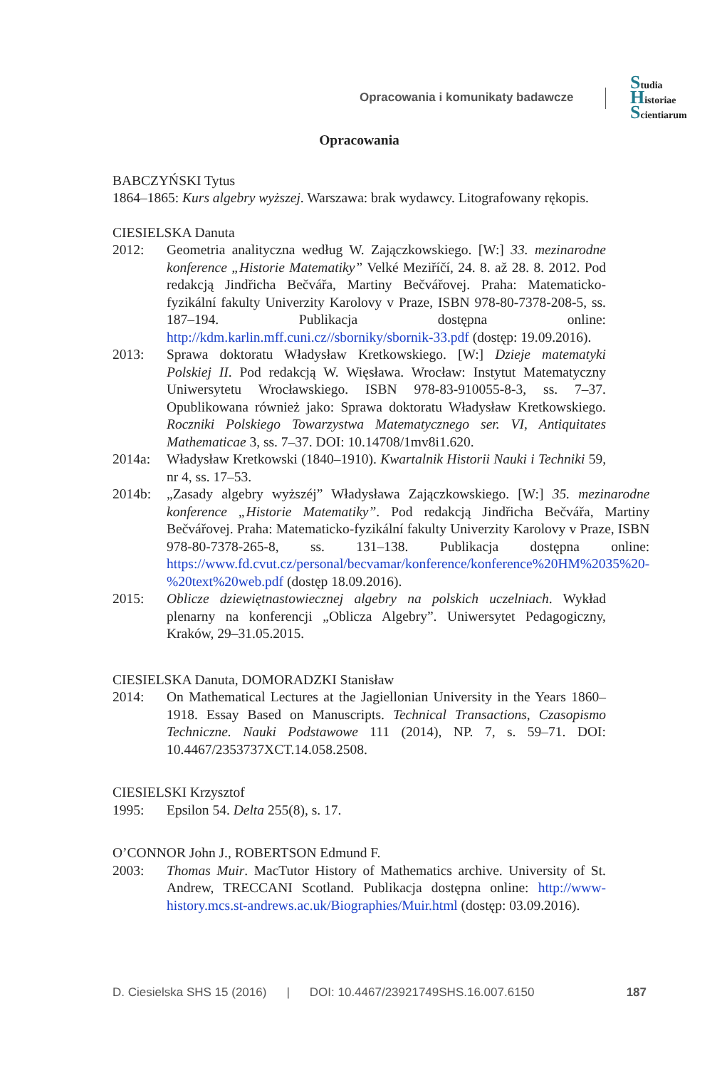Opracowania i komunikaty badawcze
Studia
Historiae
Scientiarum
Opracowania
BABCZYŃSKI Tytus
1864–1865: Kurs algebry wyższej. Warszawa: brak wydawcy. Litografowany rękopis.
CIESIELSKA Danuta
2012: Geometria analityczna według W. Zajączkowskiego. [W:] 33. mezinarodne konference „Historie Matematiky” Velké Meziříčí, 24. 8. až 28. 8. 2012. Pod redakcją Jindřicha Bečvářa, Martiny Bečvářovej. Praha: Matematicko-fyzikální fakulty Univerzity Karolovy v Praze, ISBN 978-80-7378-208-5, ss. 187–194. Publikacja dostępna online: http://kdm.karlin.mff.cuni.cz//sborniky/sbornik-33.pdf (dostęp: 19.09.2016).
2013: Sprawa doktoratu Władysław Kretkowskiego. [W:] Dzieje matematyki Polskiej II. Pod redakcją W. Więsława. Wrocław: Instytut Matematyczny Uniwersytetu Wrocławskiego. ISBN 978-83-910055-8-3, ss. 7–37. Opublikowana również jako: Sprawa doktoratu Władysław Kretkowskiego. Roczniki Polskiego Towarzystwa Matematycznego ser. VI, Antiquitates Mathematicae 3, ss. 7–37. DOI: 10.14708/1mv8i1.620.
2014a: Władysław Kretkowski (1840–1910). Kwartalnik Historii Nauki i Techniki 59, nr 4, ss. 17–53.
2014b: „Zasady algebry wyższéj” Władysława Zajączkowskiego. [W:] 35. mezinarodne konference „Historie Matematiky”. Pod redakcją Jindřicha Bečvářa, Martiny Bečvářovej. Praha: Matematicko-fyzikální fakulty Univerzity Karolovy v Praze, ISBN 978-80-7378-265-8, ss. 131–138. Publikacja dostępna online: https://www.fd.cvut.cz/personal/becvamar/konference/konference%20HM%2035%20-%20text%20web.pdf (dostęp 18.09.2016).
2015: Oblicze dziewiętnastowiecznej algebry na polskich uczelniach. Wykład plenarny na konferencji „Oblicza Algebry”. Uniwersytet Pedagogiczny, Kraków, 29–31.05.2015.
CIESIELSKA Danuta, DOMORADZKI Stanisław
2014: On Mathematical Lectures at the Jagiellonian University in the Years 1860–1918. Essay Based on Manuscripts. Technical Transactions, Czasopismo Techniczne. Nauki Podstawowe 111 (2014), NP. 7, s. 59–71. DOI: 10.4467/2353737XCT.14.058.2508.
CIESIELSKI Krzysztof
1995: Epsilon 54. Delta 255(8), s. 17.
O’CONNOR John J., ROBERTSON Edmund F.
2003: Thomas Muir. MacTutor History of Mathematics archive. University of St. Andrew, TRECCANI Scotland. Publikacja dostępna online: http://www-history.mcs.st-andrews.ac.uk/Biographies/Muir.html (dostęp: 03.09.2016).
D. Ciesielska SHS 15 (2016) | DOI: 10.4467/23921749SHS.16.007.6150 187